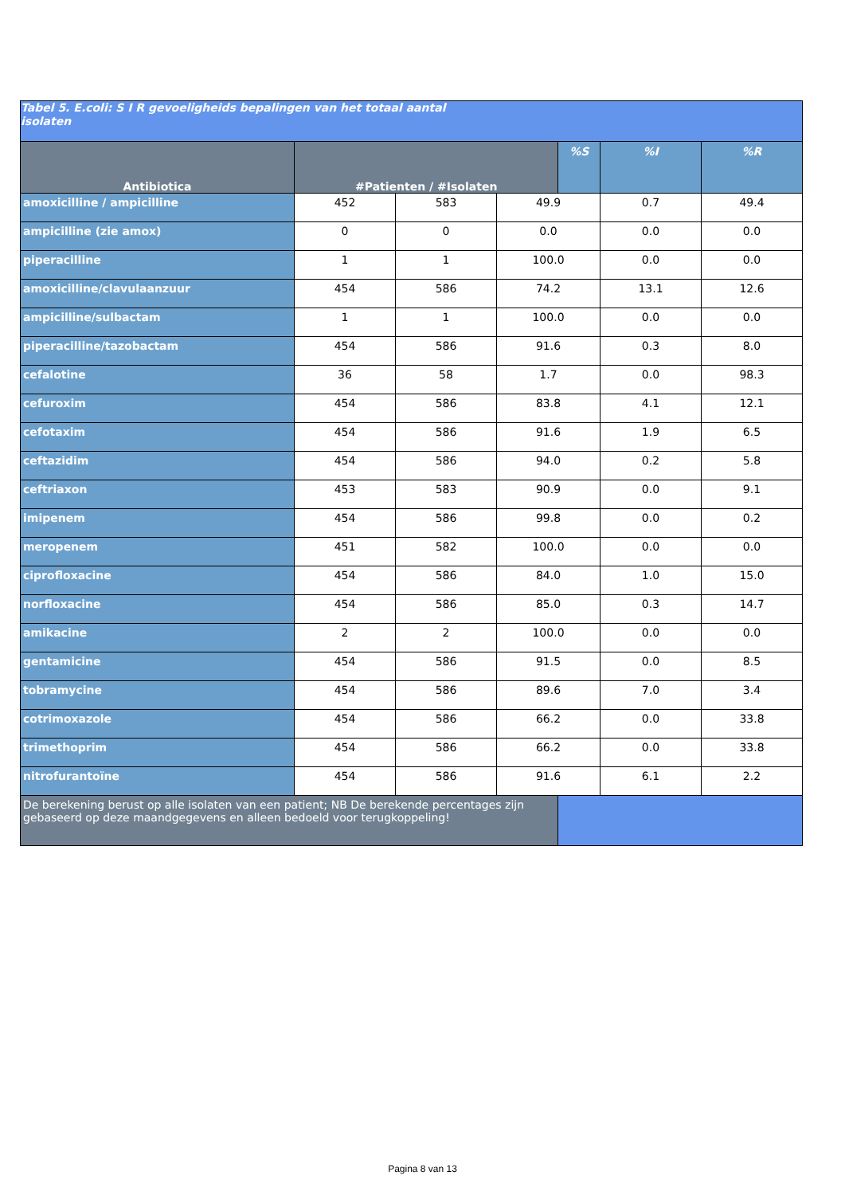| Tabel 5. E.coli: S I R gevoeligheids bepalingen van het totaal aantal isolaten | | | | | | |
| --- | --- | --- | --- | --- | --- | --- |
| Antibiotica | #Patienten / #Isolaten | | | %S | %I | %R |
| amoxicilline / ampicilline | 452 | 583 | 49.9 | | 0.7 | 49.4 |
| ampicilline (zie amox) | 0 | 0 | 0.0 | | 0.0 | 0.0 |
| piperacilline | 1 | 1 | 100.0 | | 0.0 | 0.0 |
| amoxicilline/clavulaanzuur | 454 | 586 | 74.2 | | 13.1 | 12.6 |
| ampicilline/sulbactam | 1 | 1 | 100.0 | | 0.0 | 0.0 |
| piperacilline/tazobactam | 454 | 586 | 91.6 | | 0.3 | 8.0 |
| cefalotine | 36 | 58 | 1.7 | | 0.0 | 98.3 |
| cefuroxim | 454 | 586 | 83.8 | | 4.1 | 12.1 |
| cefotaxim | 454 | 586 | 91.6 | | 1.9 | 6.5 |
| ceftazidim | 454 | 586 | 94.0 | | 0.2 | 5.8 |
| ceftriaxon | 453 | 583 | 90.9 | | 0.0 | 9.1 |
| imipenem | 454 | 586 | 99.8 | | 0.0 | 0.2 |
| meropenem | 451 | 582 | 100.0 | | 0.0 | 0.0 |
| ciprofloxacine | 454 | 586 | 84.0 | | 1.0 | 15.0 |
| norfloxacine | 454 | 586 | 85.0 | | 0.3 | 14.7 |
| amikacine | 2 | 2 | 100.0 | | 0.0 | 0.0 |
| gentamicine | 454 | 586 | 91.5 | | 0.0 | 8.5 |
| tobramycine | 454 | 586 | 89.6 | | 7.0 | 3.4 |
| cotrimoxazole | 454 | 586 | 66.2 | | 0.0 | 33.8 |
| trimethoprim | 454 | 586 | 66.2 | | 0.0 | 33.8 |
| nitrofurantoïne | 454 | 586 | 91.6 | | 6.1 | 2.2 |
| De berekening berust op alle isolaten van een patient; NB De berekende percentages zijn gebaseerd op deze maandgegevens en alleen bedoeld voor terugkoppeling! | | | | | | |
Pagina 8 van 13